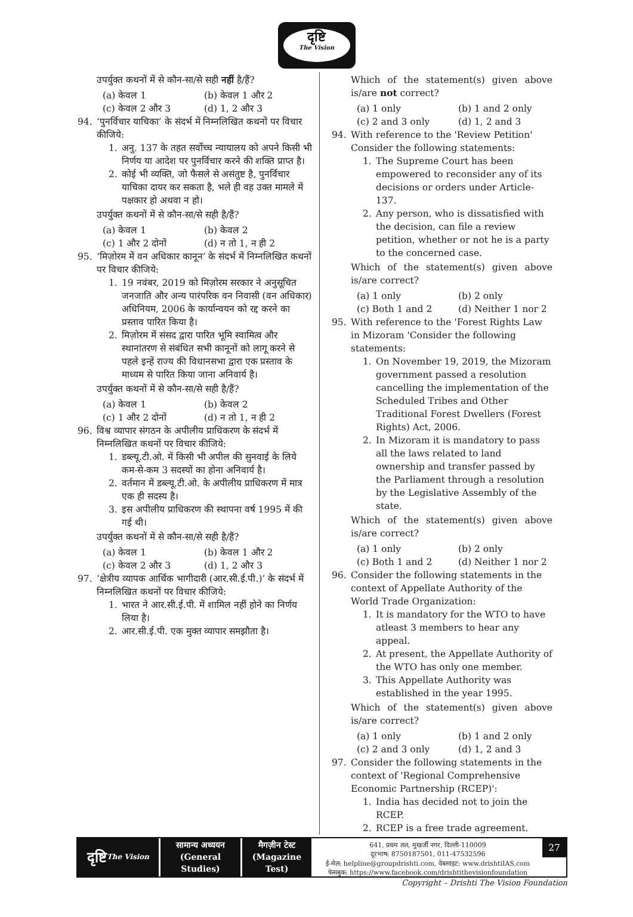दृष्टि
The Vision
उपर्युक्त कथनों में से कौन-सा/से सही नहीं है/हैं?
(a) केवल 1 (b) केवल 1 और 2 (c) केवल 2 और 3 (d) 1, 2 और 3
94. ‘पुनर्विचार याचिका’ के संदर्भ में निम्नलिखित कथनों पर विचार कीजिये:
1. अनु. 137 के तहत सर्वोच्च न्यायालय को अपने किसी भी निर्णय या आदेश पर पुनर्विचार करने की शक्ति प्राप्त है।
2. कोई भी व्यक्ति, जो फैसले से असंतुष्ट है, पुनर्विचार याचिका दायर कर सकता है, भले ही वह उक्त मामले में पक्षकार हो अथवा न हो।
उपर्युक्त कथनों में से कौन-सा/से सही है/हैं?
(a) केवल 1 (b) केवल 2 (c) 1 और 2 दोनों (d) न तो 1, न ही 2
95. ‘मिज़ोरम में वन अधिकार कानून’ के संदर्भ में निम्नलिखित कथनों पर विचार कीजिये:
1. 19 नवंबर, 2019 को मिज़ोरम सरकार ने अनुसूचित जनजाति और अन्य पारंपरिक वन निवासी (वन अधिकार) अधिनियम, 2006 के कार्यान्वयन को रद्द करने का प्रस्ताव पारित किया है।
2. मिज़ोरम में संसद द्वारा पारित भूमि स्वामित्व और स्थानांतरण से संबंधित सभी कानूनों को लागू करने से पहले इन्हें राज्य की विधानसभा द्वारा एक प्रस्ताव के माध्यम से पारित किया जाना अनिवार्य है।
उपर्युक्त कथनों में से कौन-सा/से सही है/हैं?
(a) केवल 1 (b) केवल 2 (c) 1 और 2 दोनों (d) न तो 1, न ही 2
96. विश्व व्यापार संगठन के अपीलीय प्राधिकरण के संदर्भ में निम्नलिखित कथनों पर विचार कीजिये:
1. डब्ल्यू.टी.ओ. में किसी भी अपील की सुनवाई के लिये कम-से-कम 3 सदस्यों का होना अनिवार्य है।
2. वर्तमान में डब्ल्यू.टी.ओ. के अपीलीय प्राधिकरण में मात्र एक ही सदस्य है।
3. इस अपीलीय प्राधिकरण की स्थापना वर्ष 1995 में की गई थी।
उपर्युक्त कथनों में से कौन-सा/से सही है/हैं?
(a) केवल 1 (b) केवल 1 और 2 (c) केवल 2 और 3 (d) 1, 2 और 3
97. ‘क्षेत्रीय व्यापक आर्थिक भागीदारी (आर.सी.ई.पी.)’ के संदर्भ में निम्नलिखित कथनों पर विचार कीजिये:
1. भारत ने आर.सी.ई.पी. में शामिल नहीं होने का निर्णय लिया है।
2. आर.सी.ई.पी. एक मुक्त व्यापार समझौता है।
Which of the statement(s) given above is/are not correct?
(a) 1 only (b) 1 and 2 only (c) 2 and 3 only (d) 1, 2 and 3
94. With reference to the 'Review Petition' Consider the following statements:
1. The Supreme Court has been empowered to reconsider any of its decisions or orders under Article-137.
2. Any person, who is dissatisfied with the decision, can file a review petition, whether or not he is a party to the concerned case.
Which of the statement(s) given above is/are correct?
(a) 1 only (b) 2 only (c) Both 1 and 2 (d) Neither 1 nor 2
95. With reference to the 'Forest Rights Law in Mizoram 'Consider the following statements:
1. On November 19, 2019, the Mizoram government passed a resolution cancelling the implementation of the Scheduled Tribes and Other Traditional Forest Dwellers (Forest Rights) Act, 2006.
2. In Mizoram it is mandatory to pass all the laws related to land ownership and transfer passed by the Parliament through a resolution by the Legislative Assembly of the state.
Which of the statement(s) given above is/are correct?
(a) 1 only (b) 2 only (c) Both 1 and 2 (d) Neither 1 nor 2
96. Consider the following statements in the context of Appellate Authority of the World Trade Organization:
1. It is mandatory for the WTO to have atleast 3 members to hear any appeal.
2. At present, the Appellate Authority of the WTO has only one member.
3. This Appellate Authority was established in the year 1995.
Which of the statement(s) given above is/are correct?
(a) 1 only (b) 1 and 2 only (c) 2 and 3 only (d) 1, 2 and 3
97. Consider the following statements in the context of 'Regional Comprehensive Economic Partnership (RCEP)':
1. India has decided not to join the RCEP.
2. RCEP is a free trade agreement.
दृष्टि
The Vision
सामान्य अध्ययन
(General Studies)
मैगज़ीन टेस्ट
(Magazine Test)
641, प्रथम तल, मुखर्जी नगर, दिल्ली-110009
दूरभाष: 8750187501, 011-47532596
ई-मेल: helpline@groupdrishti.com, वेबसाइट: www.drishtiIAS.com
फेसबुक: https://www.facebook.com/drishtithevisionfoundation
27
Copyright – Drishti The Vision Foundation